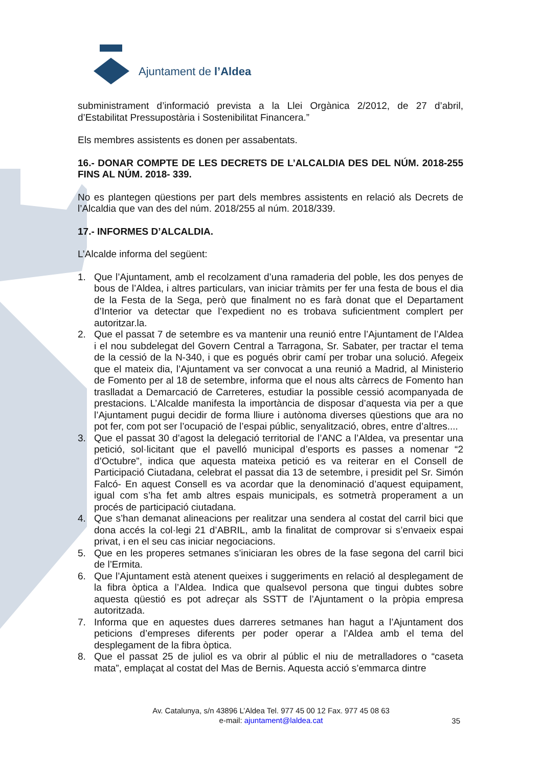Ajuntament de l’Aldea
subministrament d’informació prevista a la Llei Orgànica 2/2012, de 27 d’abril, d’Estabilitat Pressupostària i Sostenibilitat Financera.”
Els membres assistents es donen per assabentats.
16.- DONAR COMPTE DE LES DECRETS DE L’ALCALDIA DES DEL NÚM. 2018-255 FINS AL NÚM. 2018- 339.
No es plantegen qüestions per part dels membres assistents en relació als Decrets de l’Alcaldia que van des del núm. 2018/255 al núm. 2018/339.
17.- INFORMES D’ALCALDIA.
L’Alcalde informa del següent:
1. Que l’Ajuntament, amb el recolzament d’una ramaderia del poble, les dos penyes de bous de l’Aldea, i altres particulars, van iniciar tràmits per fer una festa de bous el dia de la Festa de la Sega, però que finalment no es farà donat que el Departament d’Interior va detectar que l’expedient no es trobava suficientment complert per autoritzar.la.
2. Que el passat 7 de setembre es va mantenir una reunió entre l’Ajuntament de l’Aldea i el nou subdelegat del Govern Central a Tarragona, Sr. Sabater, per tractar el tema de la cessió de la N-340, i que es pogués obrir camí per trobar una solució. Afegeix que el mateix dia, l’Ajuntament va ser convocat a una reunió a Madrid, al Ministerio de Fomento per al 18 de setembre, informa que el nous alts càrrecs de Fomento han traslladat a Demarcació de Carreteres, estudiar la possible cessió acompanyada de prestacions. L’Alcalde manifesta la importància de disposar d’aquesta via per a que l’Ajuntament pugui decidir de forma lliure i autònoma diverses qüestions que ara no pot fer, com pot ser l’ocupació de l’espai públic, senyalització, obres, entre d’altres....
3. Que el passat 30 d’agost la delegació territorial de l’ANC a l’Aldea, va presentar una petició, sol·licitant que el pavelló municipal d’esports es passes a nomenar “2 d’Octubre”, indica que aquesta mateixa petició es va reiterar en el Consell de Participació Ciutadana, celebrat el passat dia 13 de setembre, i presidit pel Sr. Simón Falcó- En aquest Consell es va acordar que la denominació d’aquest equipament, igual com s’ha fet amb altres espais municipals, es sotmetrà properament a un procés de participació ciutadana.
4. Que s’han demanat alineacions per realitzar una sendera al costat del carril bici que dona accés la col·legi 21 d’ABRIL, amb la finalitat de comprovar si s’envaeix espai privat, i en el seu cas iniciar negociacions.
5. Que en les properes setmanes s’iniciaran les obres de la fase segona del carril bici de l’Ermita.
6. Que l’Ajuntament està atenent queixes i suggeriments en relació al desplegament de la fibra òptica a l’Aldea. Indica que qualsevol persona que tingui dubtes sobre aquesta qüestió es pot adreçar als SSTT de l’Ajuntament o la pròpia empresa autoritzada.
7. Informa que en aquestes dues darreres setmanes han hagut a l’Ajuntament dos peticions d’empreses diferents per poder operar a l’Aldea amb el tema del desplegament de la fibra òptica.
8. Que el passat 25 de juliol es va obrir al públic el niu de metralladores o “caseta mata”, emplaçat al costat del Mas de Bernis. Aquesta acció s’emmarca dintre
Av. Catalunya, s/n 43896 L’Aldea Tel. 977 45 00 12 Fax. 977 45 08 63
e-mail: ajuntament@laldea.cat
35